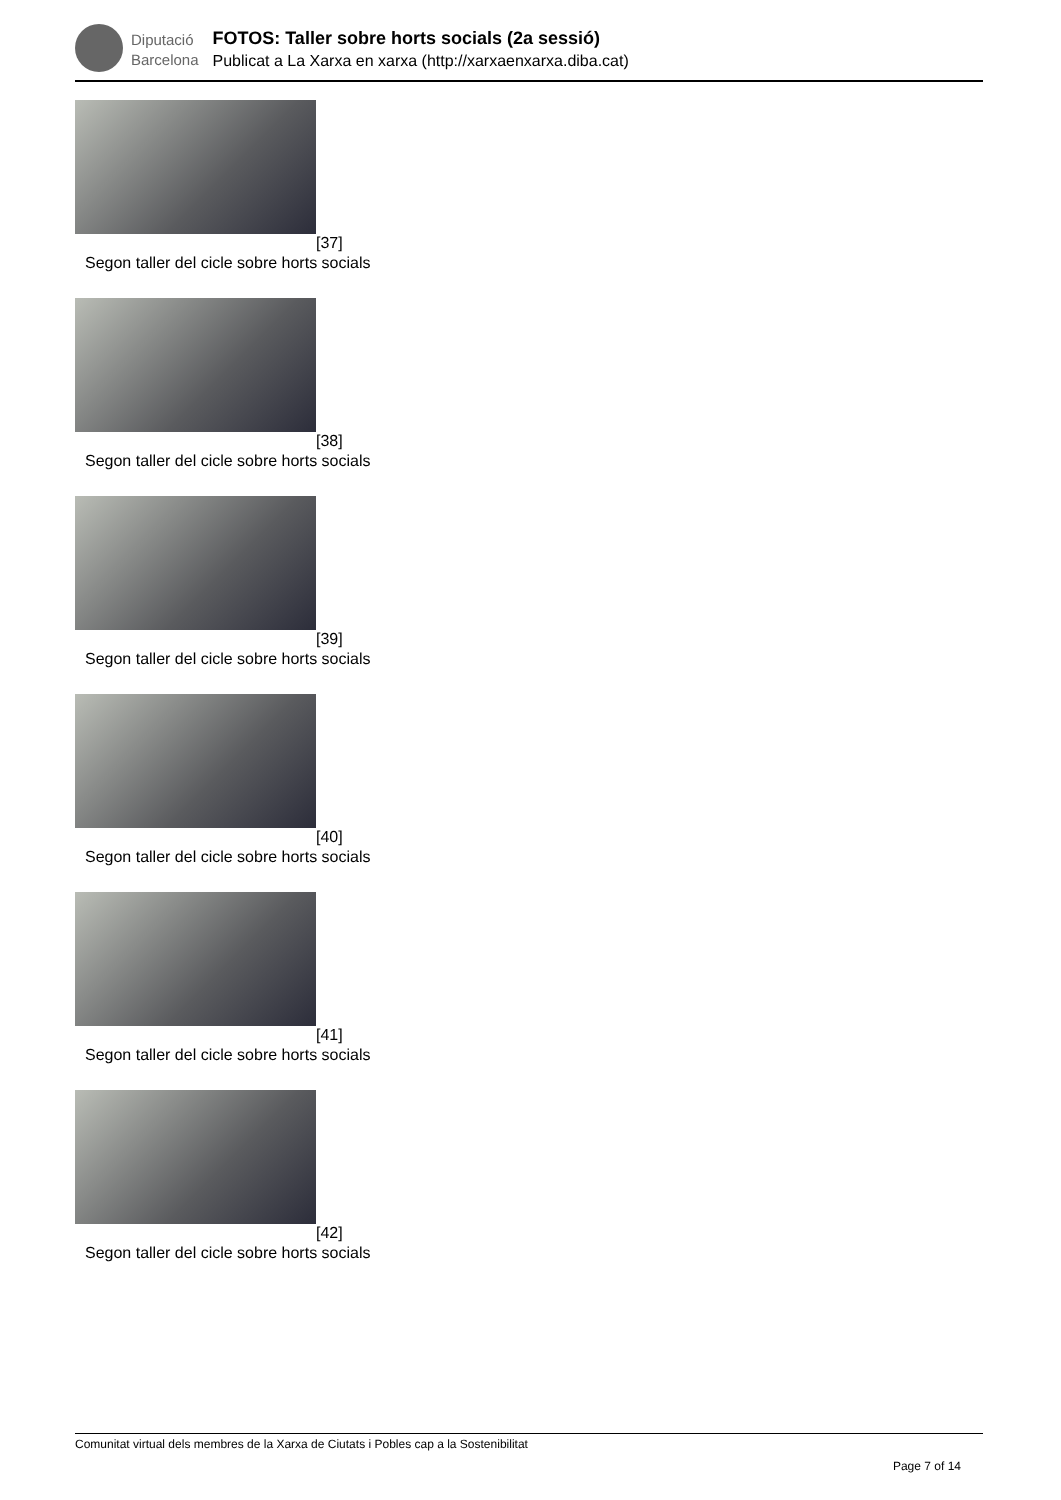Diputació
Barcelona
FOTOS: Taller sobre horts socials (2a sessió)
Publicat a La Xarxa en xarxa (http://xarxaenxarxa.diba.cat)
[37]
Segon taller del cicle sobre horts socials
[38]
Segon taller del cicle sobre horts socials
[39]
Segon taller del cicle sobre horts socials
[40]
Segon taller del cicle sobre horts socials
[41]
Segon taller del cicle sobre horts socials
[42]
Segon taller del cicle sobre horts socials
Comunitat virtual dels membres de la Xarxa de Ciutats i Pobles cap a la Sostenibilitat
Page 7 of 14